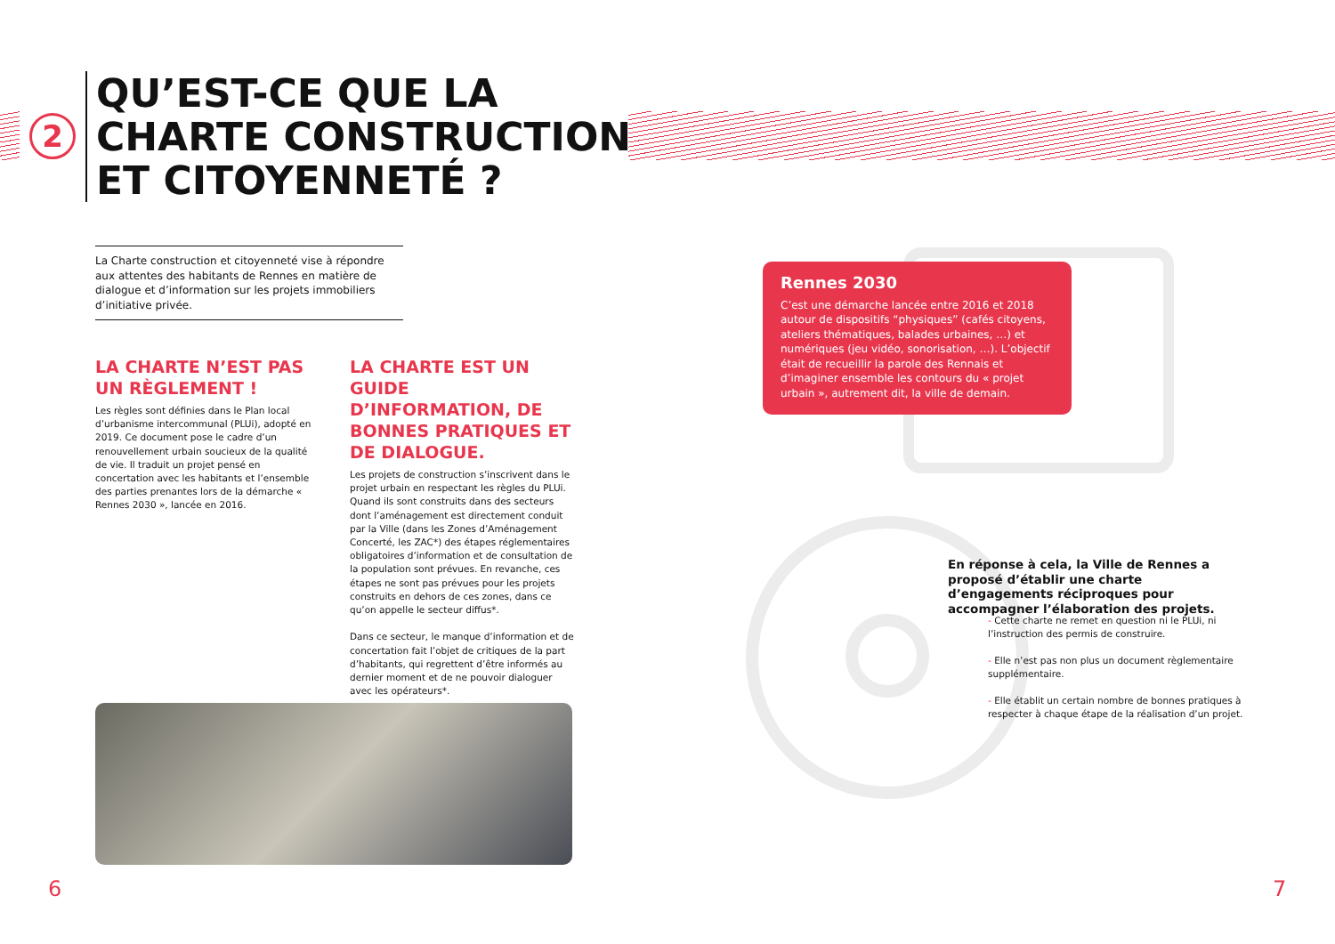2
QU’EST-CE QUE LA
CHARTE CONSTRUCTION
ET CITOYENNETÉ ?
La Charte construction et citoyenneté vise à répondre aux attentes des habitants de Rennes en matière de dialogue et d’information sur les projets immobiliers d’initiative privée.
LA CHARTE N’EST PAS UN RÈGLEMENT !
Les règles sont définies dans le Plan local d’urbanisme intercommunal (PLUi), adopté en 2019. Ce document pose le cadre d’un renouvellement urbain soucieux de la qualité de vie. Il traduit un projet pensé en concertation avec les habitants et l’ensemble des parties prenantes lors de la démarche « Rennes 2030 », lancée en 2016.
LA CHARTE EST UN GUIDE D’INFORMATION, DE BONNES PRATIQUES ET DE DIALOGUE.
Les projets de construction s’inscrivent dans le projet urbain en respectant les règles du PLUi. Quand ils sont construits dans des secteurs dont l’aménagement est directement conduit par la Ville (dans les Zones d’Aménagement Concerté, les ZAC*) des étapes réglementaires obligatoires d’information et de consultation de la population sont prévues. En revanche, ces étapes ne sont pas prévues pour les projets construits en dehors de ces zones, dans ce qu’on appelle le secteur diffus*.
Dans ce secteur, le manque d’information et de concertation fait l’objet de critiques de la part d’habitants, qui regrettent d’être informés au dernier moment et de ne pouvoir dialoguer avec les opérateurs*.
6
Rennes 2030
C’est une démarche lancée entre 2016 et 2018 autour de dispositifs “physiques” (cafés citoyens, ateliers thématiques, balades urbaines, …) et numériques (jeu vidéo, sonorisation, …). L’objectif était de recueillir la parole des Rennais et d’imaginer ensemble les contours du « projet urbain », autrement dit, la ville de demain.
En réponse à cela, la Ville de Rennes a proposé d’établir une charte d’engagements réciproques pour accompagner l’élaboration des projets.
- Cette charte ne remet en question ni le PLUi, ni l’instruction des permis de construire.
- Elle n’est pas non plus un document règlementaire supplémentaire.
- Elle établit un certain nombre de bonnes pratiques à respecter à chaque étape de la réalisation d’un projet.
7